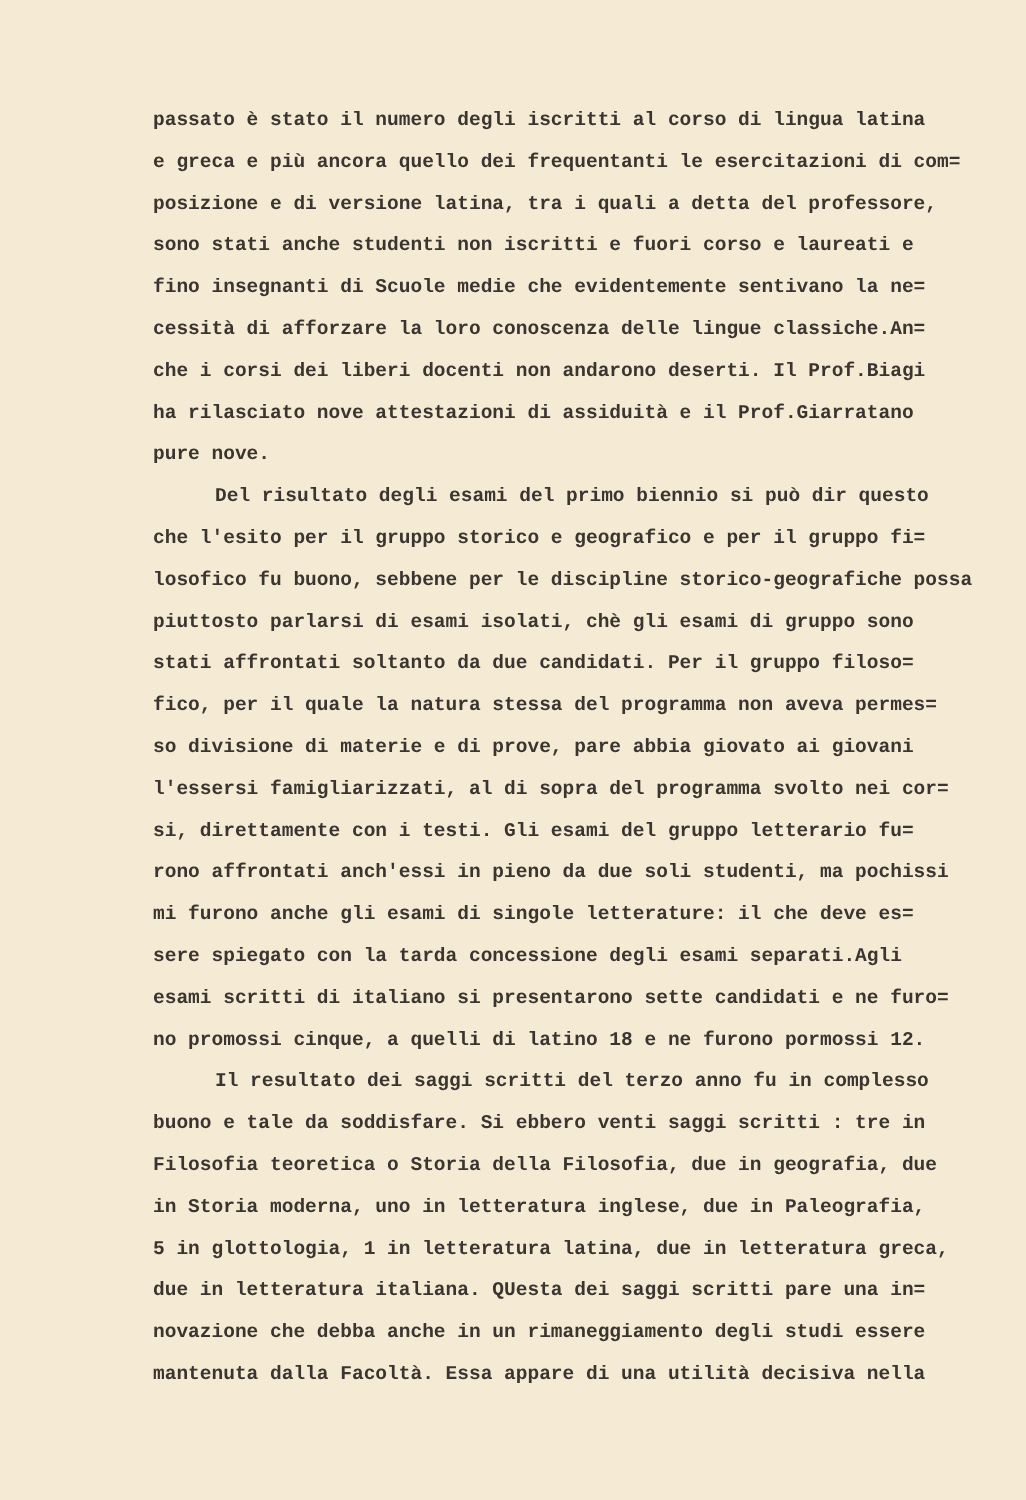passato è stato il numero degli iscritti al corso di lingua latina
e greca e più ancora quello dei frequentanti le esercitazioni di com=
posizione e di versione latina, tra i quali a detta del professore,
sono stati anche studenti non iscritti e fuori corso e laureati e
fino insegnanti di Scuole medie che evidentemente sentivano la ne=
cessità di afforzare la loro conoscenza delle lingue classiche.An=
che i corsi dei liberi docenti non andarono deserti. Il Prof.Biagi
ha rilasciato nove attestazioni di assiduità e il Prof.Giarratano
pure nove.
Del risultato degli esami del primo biennio si può dir questo
che l'esito per il gruppo storico e geografico e per il gruppo fi=
losofico fu buono, sebbene per le discipline storico-geografiche possa
piuttosto parlarsi di esami isolati, chè gli esami di gruppo sono
stati affrontati soltanto da due candidati. Per il gruppo filoso=
fico, per il quale la natura stessa del programma non aveva permes=
so divisione di materie e di prove, pare abbia giovato ai giovani
l'essersi famigliarizzati, al di sopra del programma svolto nei cor=
si, direttamente con i testi. Gli esami del gruppo letterario fu=
rono affrontati anch'essi in pieno da due soli studenti, ma pochissi
mi furono anche gli esami di singole letterature: il che deve es=
sere spiegato con la tarda concessione degli esami separati.Agli
esami scritti di italiano si presentarono sette candidati e ne furo=
no promossi cinque, a quelli di latino 18 e ne furono pormossi 12.
Il resultato dei saggi scritti del terzo anno fu in complesso
buono e tale da soddisfare. Si ebbero venti saggi scritti : tre in
Filosofia teoretica o Storia della Filosofia, due in geografia, due
in Storia moderna, uno in letteratura inglese, due in Paleografia,
5 in glottologia, 1 in letteratura latina, due in letteratura greca,
due in letteratura italiana. QUesta dei saggi scritti pare una in=
novazione che debba anche in un rimaneggiamento degli studi essere
mantenuta dalla Facoltà. Essa appare di una utilità decisiva nella